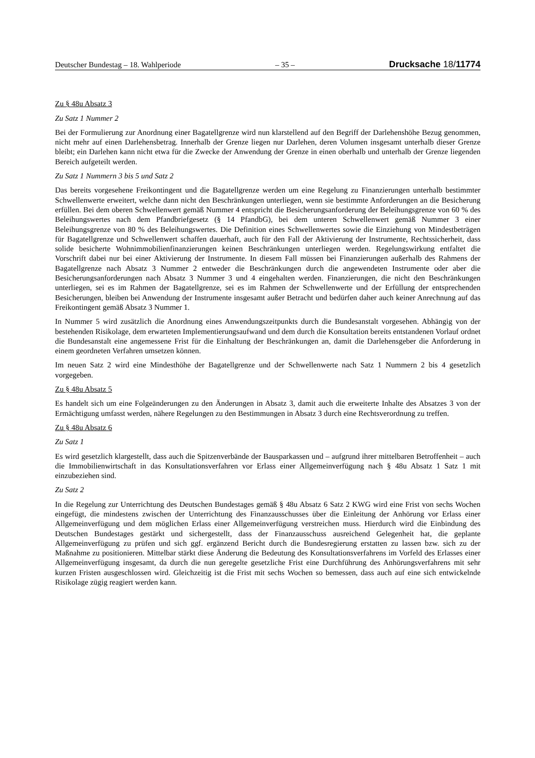Deutscher Bundestag – 18. Wahlperiode – 35 – Drucksache 18/11774
Zu § 48u Absatz 3
Zu Satz 1 Nummer 2
Bei der Formulierung zur Anordnung einer Bagatellgrenze wird nun klarstellend auf den Begriff der Darlehenshöhe Bezug genommen, nicht mehr auf einen Darlehensbetrag. Innerhalb der Grenze liegen nur Darlehen, deren Volumen insgesamt unterhalb dieser Grenze bleibt; ein Darlehen kann nicht etwa für die Zwecke der Anwendung der Grenze in einen oberhalb und unterhalb der Grenze liegenden Bereich aufgeteilt werden.
Zu Satz 1 Nummern 3 bis 5 und Satz 2
Das bereits vorgesehene Freikontingent und die Bagatellgrenze werden um eine Regelung zu Finanzierungen unterhalb bestimmter Schwellenwerte erweitert, welche dann nicht den Beschränkungen unterliegen, wenn sie bestimmte Anforderungen an die Besicherung erfüllen. Bei dem oberen Schwellenwert gemäß Nummer 4 entspricht die Besicherungsanforderung der Beleihungsgrenze von 60 % des Beleihungswertes nach dem Pfandbriefgesetz (§ 14 PfandbG), bei dem unteren Schwellenwert gemäß Nummer 3 einer Beleihungsgrenze von 80 % des Beleihungswertes. Die Definition eines Schwellenwertes sowie die Einziehung von Mindestbeträgen für Bagatellgrenze und Schwellenwert schaffen dauerhaft, auch für den Fall der Aktivierung der Instrumente, Rechtssicherheit, dass solide besicherte Wohnimmobilienfinanzierungen keinen Beschränkungen unterliegen werden. Regelungswirkung entfaltet die Vorschrift dabei nur bei einer Aktivierung der Instrumente. In diesem Fall müssen bei Finanzierungen außerhalb des Rahmens der Bagatellgrenze nach Absatz 3 Nummer 2 entweder die Beschränkungen durch die angewendeten Instrumente oder aber die Besicherungsanforderungen nach Absatz 3 Nummer 3 und 4 eingehalten werden. Finanzierungen, die nicht den Beschränkungen unterliegen, sei es im Rahmen der Bagatellgrenze, sei es im Rahmen der Schwellenwerte und der Erfüllung der entsprechenden Besicherungen, bleiben bei Anwendung der Instrumente insgesamt außer Betracht und bedürfen daher auch keiner Anrechnung auf das Freikontingent gemäß Absatz 3 Nummer 1.
In Nummer 5 wird zusätzlich die Anordnung eines Anwendungszeitpunkts durch die Bundesanstalt vorgesehen. Abhängig von der bestehenden Risikolage, dem erwarteten Implementierungsaufwand und dem durch die Konsultation bereits entstandenen Vorlauf ordnet die Bundesanstalt eine angemessene Frist für die Einhaltung der Beschränkungen an, damit die Darlehensgeber die Anforderung in einem geordneten Verfahren umsetzen können.
Im neuen Satz 2 wird eine Mindesthöhe der Bagatellgrenze und der Schwellenwerte nach Satz 1 Nummern 2 bis 4 gesetzlich vorgegeben.
Zu § 48u Absatz 5
Es handelt sich um eine Folgeänderungen zu den Änderungen in Absatz 3, damit auch die erweiterte Inhalte des Absatzes 3 von der Ermächtigung umfasst werden, nähere Regelungen zu den Bestimmungen in Absatz 3 durch eine Rechtsverordnung zu treffen.
Zu § 48u Absatz 6
Zu Satz 1
Es wird gesetzlich klargestellt, dass auch die Spitzenverbände der Bausparkassen und – aufgrund ihrer mittelbaren Betroffenheit – auch die Immobilienwirtschaft in das Konsultationsverfahren vor Erlass einer Allgemeinverfügung nach § 48u Absatz 1 Satz 1 mit einzubeziehen sind.
Zu Satz 2
In die Regelung zur Unterrichtung des Deutschen Bundestages gemäß § 48u Absatz 6 Satz 2 KWG wird eine Frist von sechs Wochen eingefügt, die mindestens zwischen der Unterrichtung des Finanzausschusses über die Einleitung der Anhörung vor Erlass einer Allgemeinverfügung und dem möglichen Erlass einer Allgemeinverfügung verstreichen muss. Hierdurch wird die Einbindung des Deutschen Bundestages gestärkt und sichergestellt, dass der Finanzausschuss ausreichend Gelegenheit hat, die geplante Allgemeinverfügung zu prüfen und sich ggf. ergänzend Bericht durch die Bundesregierung erstatten zu lassen bzw. sich zu der Maßnahme zu positionieren. Mittelbar stärkt diese Änderung die Bedeutung des Konsultationsverfahrens im Vorfeld des Erlasses einer Allgemeinverfügung insgesamt, da durch die nun geregelte gesetzliche Frist eine Durchführung des Anhörungsverfahrens mit sehr kurzen Fristen ausgeschlossen wird. Gleichzeitig ist die Frist mit sechs Wochen so bemessen, dass auch auf eine sich entwickelnde Risikolage zügig reagiert werden kann.